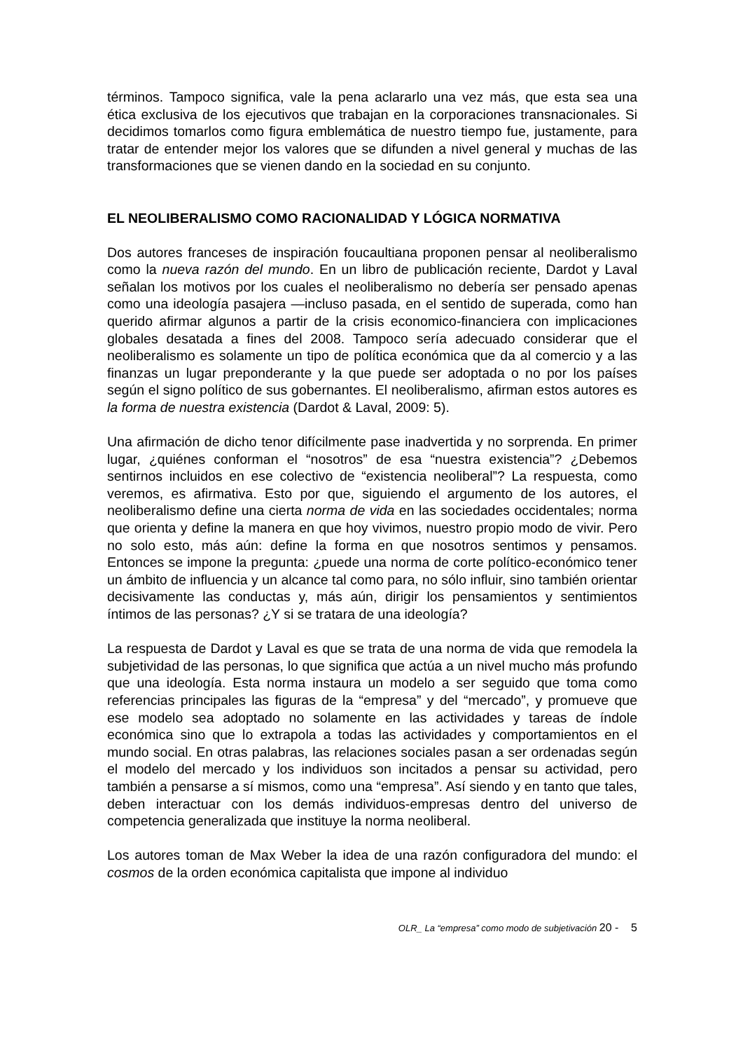términos. Tampoco significa, vale la pena aclararlo una vez más, que esta sea una ética exclusiva de los ejecutivos que trabajan en la corporaciones transnacionales. Si decidimos tomarlos como figura emblemática de nuestro tiempo fue, justamente, para tratar de entender mejor los valores que se difunden a nivel general y muchas de las transformaciones que se vienen dando en la sociedad en su conjunto.
EL NEOLIBERALISMO COMO RACIONALIDAD Y LÓGICA NORMATIVA
Dos autores franceses de inspiración foucaultiana proponen pensar al neoliberalismo como la nueva razón del mundo. En un libro de publicación reciente, Dardot y Laval señalan los motivos por los cuales el neoliberalismo no debería ser pensado apenas como una ideología pasajera —incluso pasada, en el sentido de superada, como han querido afirmar algunos a partir de la crisis economico-financiera con implicaciones globales desatada a fines del 2008. Tampoco sería adecuado considerar que el neoliberalismo es solamente un tipo de política económica que da al comercio y a las finanzas un lugar preponderante y la que puede ser adoptada o no por los países según el signo político de sus gobernantes. El neoliberalismo, afirman estos autores es la forma de nuestra existencia (Dardot & Laval, 2009: 5).
Una afirmación de dicho tenor difícilmente pase inadvertida y no sorprenda. En primer lugar, ¿quiénes conforman el “nosotros” de esa “nuestra existencia”? ¿Debemos sentirnos incluidos en ese colectivo de “existencia neoliberal”? La respuesta, como veremos, es afirmativa. Esto por que, siguiendo el argumento de los autores, el neoliberalismo define una cierta norma de vida en las sociedades occidentales; norma que orienta y define la manera en que hoy vivimos, nuestro propio modo de vivir. Pero no solo esto, más aún: define la forma en que nosotros sentimos y pensamos. Entonces se impone la pregunta: ¿puede una norma de corte político-económico tener un ámbito de influencia y un alcance tal como para, no sólo influir, sino también orientar decisivamente las conductas y, más aún, dirigir los pensamientos y sentimientos íntimos de las personas? ¿Y si se tratara de una ideología?
La respuesta de Dardot y Laval es que se trata de una norma de vida que remodela la subjetividad de las personas, lo que significa que actúa a un nivel mucho más profundo que una ideología. Esta norma instaura un modelo a ser seguido que toma como referencias principales las figuras de la “empresa” y del “mercado”, y promueve que ese modelo sea adoptado no solamente en las actividades y tareas de índole económica sino que lo extrapola a todas las actividades y comportamientos en el mundo social. En otras palabras, las relaciones sociales pasan a ser ordenadas según el modelo del mercado y los individuos son incitados a pensar su actividad, pero también a pensarse a sí mismos, como una “empresa”. Así siendo y en tanto que tales, deben interactuar con los demás individuos-empresas dentro del universo de competencia generalizada que instituye la norma neoliberal.
Los autores toman de Max Weber la idea de una razón configuradora del mundo: el cosmos de la orden económica capitalista que impone al individuo
OLR_ La “empresa” como modo de subjetivación 20 - 5